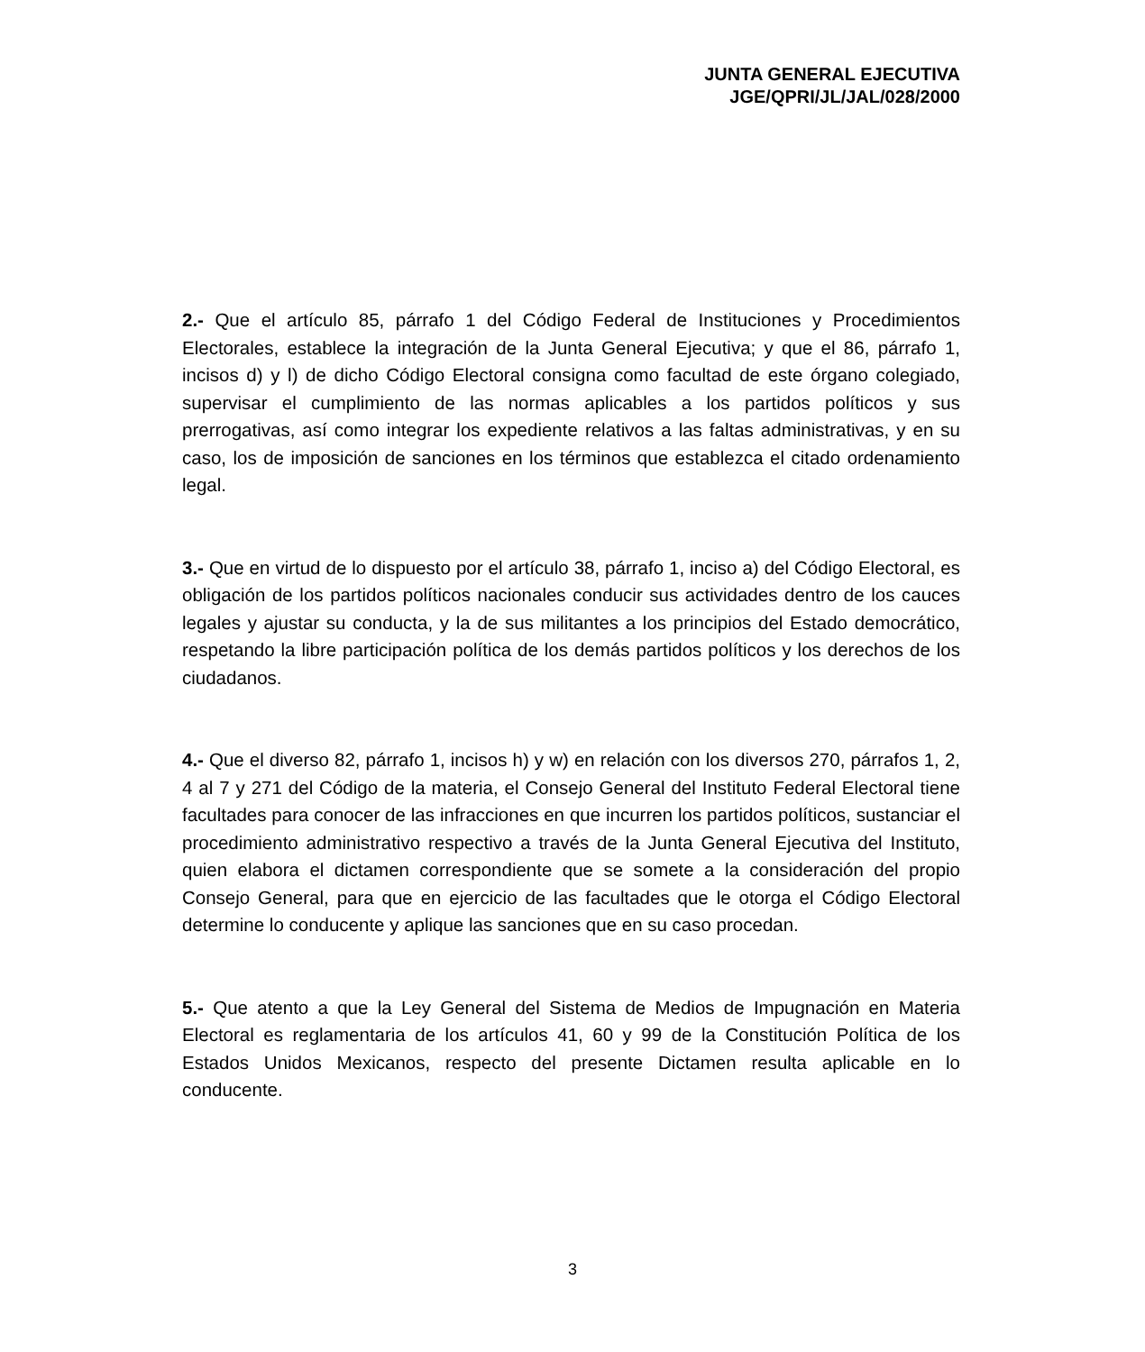JUNTA GENERAL EJECUTIVA
JGE/QPRI/JL/JAL/028/2000
2.- Que el artículo 85, párrafo 1 del Código Federal de Instituciones y Procedimientos Electorales, establece la integración de la Junta General Ejecutiva; y que el 86, párrafo 1, incisos d) y l) de dicho Código Electoral consigna como facultad de este órgano colegiado, supervisar el cumplimiento de las normas aplicables a los partidos políticos y sus prerrogativas, así como integrar los expediente relativos a las faltas administrativas, y en su caso, los de imposición de sanciones en los términos que establezca el citado ordenamiento legal.
3.- Que en virtud de lo dispuesto por el artículo 38, párrafo 1, inciso a) del Código Electoral, es obligación de los partidos políticos nacionales conducir sus actividades dentro de los cauces legales y ajustar su conducta, y la de sus militantes a los principios del Estado democrático, respetando la libre participación política de los demás partidos políticos y los derechos de los ciudadanos.
4.- Que el diverso 82, párrafo 1, incisos h) y w) en relación con los diversos 270, párrafos 1, 2, 4 al 7 y 271 del Código de la materia, el Consejo General del Instituto Federal Electoral tiene facultades para conocer de las infracciones en que incurren los partidos políticos, sustanciar el procedimiento administrativo respectivo a través de la Junta General Ejecutiva del Instituto, quien elabora el dictamen correspondiente que se somete a la consideración del propio Consejo General, para que en ejercicio de las facultades que le otorga el Código Electoral determine lo conducente y aplique las sanciones que en su caso procedan.
5.- Que atento a que la Ley General del Sistema de Medios de Impugnación en Materia Electoral es reglamentaria de los artículos 41, 60 y 99 de la Constitución Política de los Estados Unidos Mexicanos, respecto del presente Dictamen resulta aplicable en lo conducente.
3